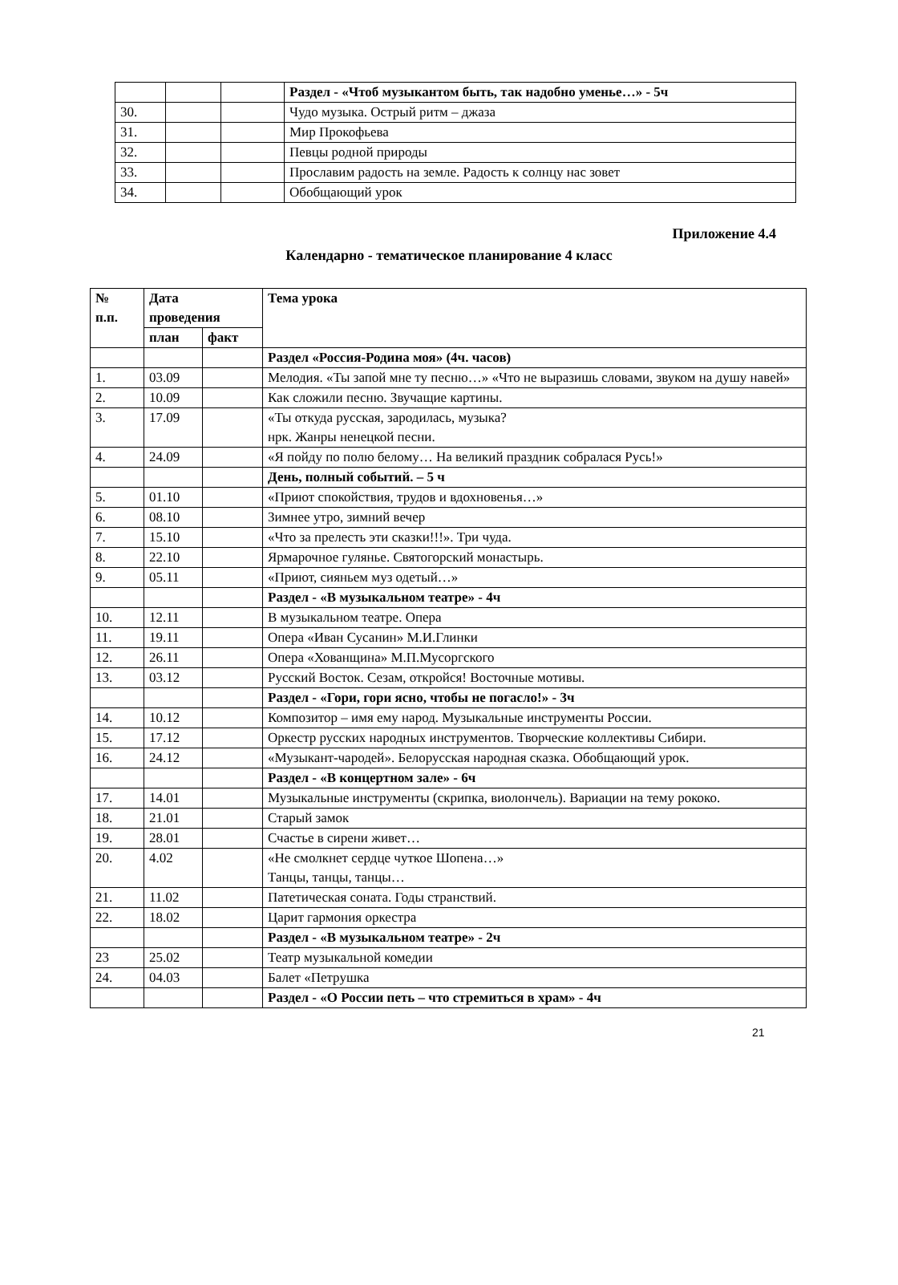| | | | Раздел - «Чтоб музыкантом быть, так надобно уменье…» - 5ч |
| 30. | | | Чудо музыка. Острый ритм – джаза |
| 31. | | | Мир Прокофьева |
| 32. | | | Певцы родной природы |
| 33. | | | Прославим радость на земле. Радость к солнцу нас зовет |
| 34. | | | Обобщающий урок |
Приложение 4.4
Календарно - тематическое планирование 4 класс
| № п.п. | Дата проведения | | Тема урока |
| --- | --- | --- | --- |
| | план | факт | |
| | | | Раздел «Россия-Родина моя» (4ч. часов) |
| 1. | 03.09 | | Мелодия. «Ты запой мне ту песню…» «Что не выразишь словами, звуком на душу навей» |
| 2. | 10.09 | | Как сложили песню. Звучащие картины. |
| 3. | 17.09 | | «Ты откуда русская, зародилась, музыка? нрк. Жанры ненецкой песни. |
| 4. | 24.09 | | «Я пойду по полю белому… На великий праздник собралася Русь!» |
| | | | День, полный событий. – 5 ч |
| 5. | 01.10 | | «Приют спокойствия, трудов и вдохновенья…» |
| 6. | 08.10 | | Зимнее утро, зимний вечер |
| 7. | 15.10 | | «Что за прелесть эти сказки!!!». Три чуда. |
| 8. | 22.10 | | Ярмарочное гулянье. Святогорский монастырь. |
| 9. | 05.11 | | «Приют, сияньем муз одетый…» |
| | | | Раздел - «В музыкальном театре» - 4ч |
| 10. | 12.11 | | В музыкальном театре. Опера |
| 11. | 19.11 | | Опера «Иван Сусанин» М.И.Глинки |
| 12. | 26.11 | | Опера «Хованщина» М.П.Мусоргского |
| 13. | 03.12 | | Русский Восток. Сезам, откройся! Восточные мотивы. |
| | | | Раздел - «Гори, гори ясно, чтобы не погасло!» - 3ч |
| 14. | 10.12 | | Композитор – имя ему народ. Музыкальные инструменты России. |
| 15. | 17.12 | | Оркестр русских народных инструментов. Творческие коллективы Сибири. |
| 16. | 24.12 | | «Музыкант-чародей». Белорусская народная сказка. Обобщающий урок. |
| | | | Раздел - «В концертном зале» - 6ч |
| 17. | 14.01 | | Музыкальные инструменты (скрипка, виолончель). Вариации на тему рококо. |
| 18. | 21.01 | | Старый замок |
| 19. | 28.01 | | Счастье в сирени живет… |
| 20. | 4.02 | | «Не смолкнет сердце чуткое Шопена…» Танцы, танцы, танцы… |
| 21. | 11.02 | | Патетическая соната. Годы странствий. |
| 22. | 18.02 | | Царит гармония оркестра |
| | | | Раздел - «В музыкальном театре» - 2ч |
| 23 | 25.02 | | Театр музыкальной комедии |
| 24. | 04.03 | | Балет «Петрушка |
| | | | Раздел - «О России петь – что стремиться в храм» - 4ч |
21